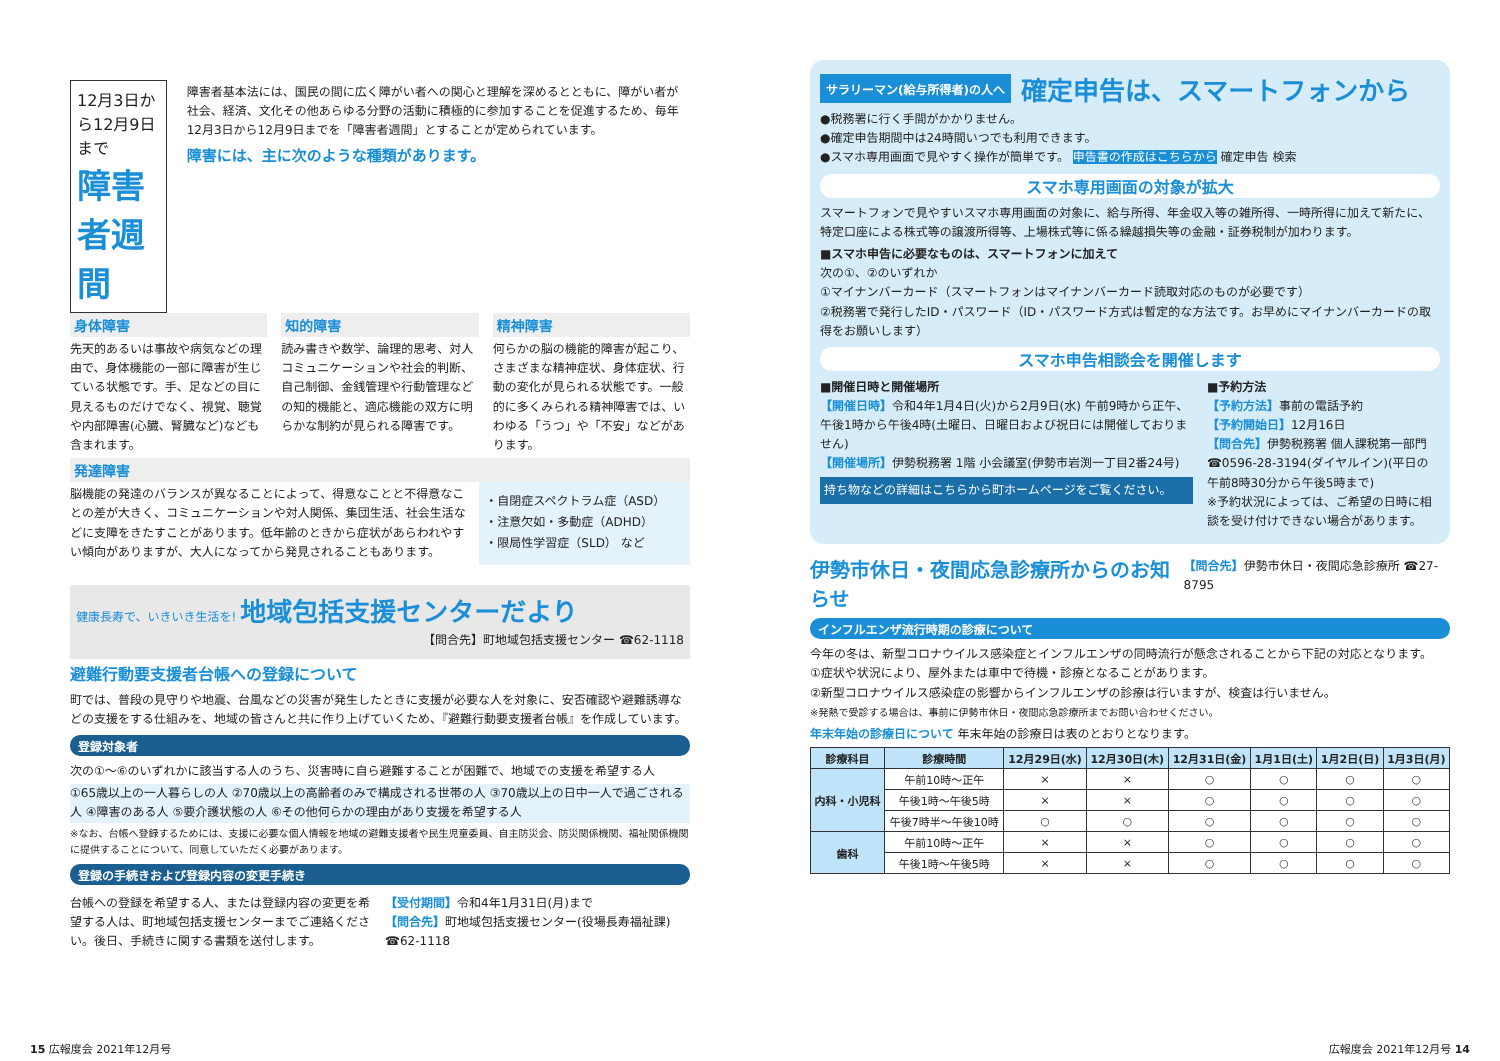12月3日から12月9日まで
障害者週間
障害者基本法には、国民の間に広く障がい者への関心と理解を深めるとともに、障がい者が社会、経済、文化その他あらゆる分野の活動に積極的に参加することを促進するため、毎年12月3日から12月9日までを「障害者週間」とすることが定められています。
障害には、主に次のような種類があります。
身体障害
先天的あるいは事故や病気などの理由で、身体機能の一部に障害が生じている状態です。手、足などの目に見えるものだけでなく、視覚、聴覚や内部障害(心臓、腎臓など)なども含まれます。
知的障害
読み書きや数学、論理的思考、対人コミュニケーションや社会的判断、自己制御、金銭管理や行動管理などの知的機能と、適応機能の双方に明らかな制約が見られる障害です。
精神障害
何らかの脳の機能的障害が起こり、さまざまな精神症状、身体症状、行動の変化が見られる状態です。一般的に多くみられる精神障害では、いわゆる「うつ」や「不安」などがあります。
発達障害
脳機能の発達のバランスが異なることによって、得意なことと不得意なことの差が大きく、コミュニケーションや対人関係、集団生活、社会生活などに支障をきたすことがあります。低年齢のときから症状があらわれやすい傾向がありますが、大人になってから発見されることもあります。
・自閉症スペクトラム症（ASD）
・注意欠如・多動症（ADHD）
・限局性学習症（SLD） など
健康長寿で、いきいき生活を!
地域包括支援センターだより
【問合先】町地域包括支援センター ☎62-1118
避難行動要支援者台帳への登録について
町では、普段の見守りや地震、台風などの災害が発生したときに支援が必要な人を対象に、安否確認や避難誘導などの支援をする仕組みを、地域の皆さんと共に作り上げていくため、『避難行動要支援者台帳』を作成しています。
登録対象者
次の①～⑥のいずれかに該当する人のうち、災害時に自ら避難することが困難で、地域での支援を希望する人
①65歳以上の一人暮らしの人 ②70歳以上の高齢者のみで構成される世帯の人 ③70歳以上の日中一人で過ごされる人 ④障害のある人 ⑤要介護状態の人 ⑥その他何らかの理由があり支援を希望する人
※なお、台帳へ登録するためには、支援に必要な個人情報を地域の避難支援者や民生児童委員、自主防災会、防災関係機関、福祉関係機関に提供することについて、同意していただく必要があります。
登録の手続きおよび登録内容の変更手続き
台帳への登録を希望する人、または登録内容の変更を希望する人は、町地域包括支援センターまでご連絡ください。後日、手続きに関する書類を送付します。
【受付期間】令和4年1月31日(月)まで
【問合先】町地域包括支援センター(役場長寿福祉課) ☎62-1118
サラリーマン(給与所得者)の人へ
確定申告は、スマートフォンから
●税務署に行く手間がかかりません。
●確定申告期間中は24時間いつでも利用できます。
●スマホ専用画面で見やすく操作が簡単です。 申告書の作成はこちらから 確定申告 検索
スマホ専用画面の対象が拡大
スマートフォンで見やすいスマホ専用画面の対象に、給与所得、年金収入等の雑所得、一時所得に加えて新たに、特定口座による株式等の譲渡所得等、上場株式等に係る繰越損失等の金融・証券税制が加わります。
■スマホ申告に必要なものは、スマートフォンに加えて
次の①、②のいずれか
①マイナンバーカード（スマートフォンはマイナンバーカード読取対応のものが必要です）
②税務署で発行したID・パスワード（ID・パスワード方式は暫定的な方法です。お早めにマイナンバーカードの取得をお願いします）
スマホ申告相談会を開催します
■開催日時と開催場所
【開催日時】令和4年1月4日(火)から2月9日(水) 午前9時から正午、午後1時から午後4時(土曜日、日曜日および祝日には開催しておりません)
【開催場所】伊勢税務署 1階 小会議室(伊勢市岩渕一丁目2番24号)
持ち物などの詳細はこちらから町ホームページをご覧ください。
■予約方法
【予約方法】事前の電話予約
【予約開始日】12月16日
【問合先】伊勢税務署 個人課税第一部門 ☎0596-28-3194(ダイヤルイン)(平日の午前8時30分から午後5時まで)
※予約状況によっては、ご希望の日時に相談を受け付けできない場合があります。
伊勢市休日・夜間応急診療所からのお知らせ
【問合先】伊勢市休日・夜間応急診療所 ☎27-8795
インフルエンザ流行時期の診療について
今年の冬は、新型コロナウイルス感染症とインフルエンザの同時流行が懸念されることから下記の対応となります。
①症状や状況により、屋外または車中で待機・診療となることがあります。
②新型コロナウイルス感染症の影響からインフルエンザの診療は行いますが、検査は行いません。
※発熱で受診する場合は、事前に伊勢市休日・夜間応急診療所までお問い合わせください。
年末年始の診療日について 年末年始の診療日は表のとおりとなります。
| 診療科目 | 診療時間 | 12月29日(水) | 12月30日(木) | 12月31日(金) | 1月1日(土) | 1月2日(日) | 1月3日(月) |
| --- | --- | --- | --- | --- | --- | --- | --- |
| 内科・小児科 | 午前10時～正午 | × | × | ○ | ○ | ○ | ○ |
| | 午後1時～午後5時 | × | × | ○ | ○ | ○ | ○ |
| | 午後7時半～午後10時 | ○ | ○ | ○ | ○ | ○ | ○ |
| 歯科 | 午前10時～正午 | × | × | ○ | ○ | ○ | ○ |
| | 午後1時～午後5時 | × | × | ○ | ○ | ○ | ○ |
15 広報度会 2021年12月号 広報度会 2021年12月号 14